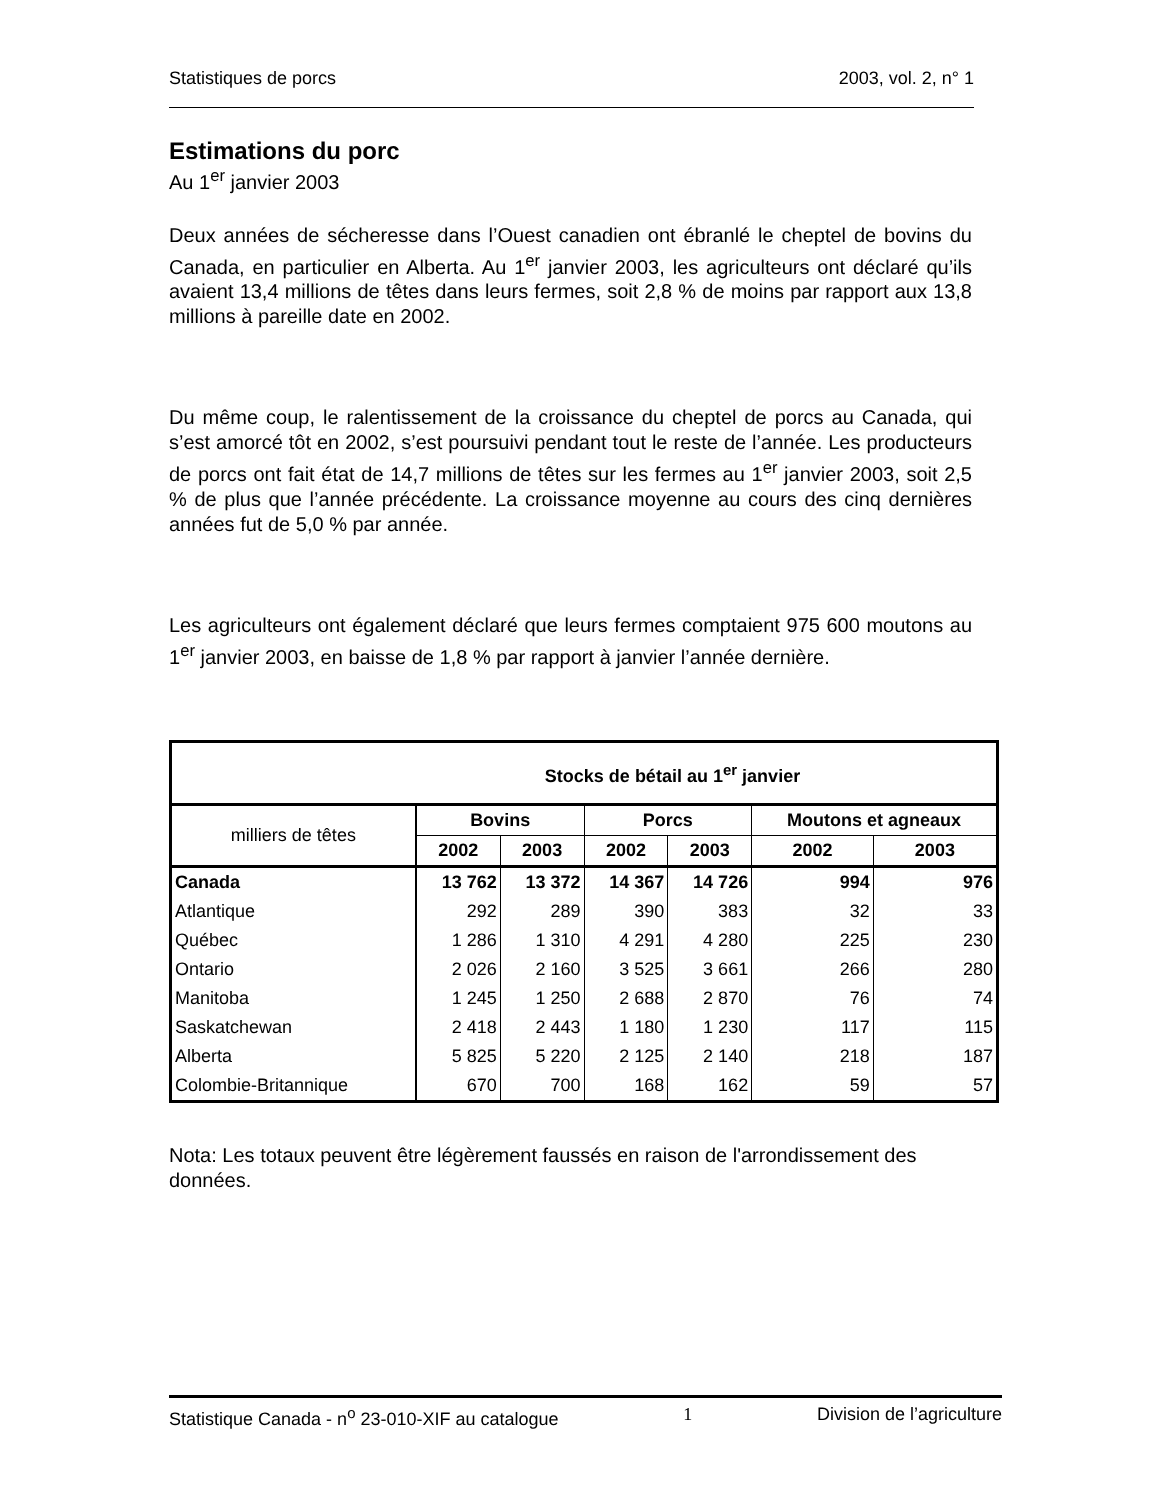Statistiques de porcs 2003, vol. 2, n° 1
Estimations du porc
Au 1<sup>er</sup> janvier 2003
Deux années de sécheresse dans l’Ouest canadien ont ébranlé le cheptel de bovins du Canada, en particulier en Alberta. Au 1<sup>er</sup> janvier 2003, les agriculteurs ont déclaré qu’ils avaient 13,4 millions de têtes dans leurs fermes, soit 2,8 % de moins par rapport aux 13,8 millions à pareille date en 2002.
Du même coup, le ralentissement de la croissance du cheptel de porcs au Canada, qui s’est amorcé tôt en 2002, s’est poursuivi pendant tout le reste de l’année. Les producteurs de porcs ont fait état de 14,7 millions de têtes sur les fermes au 1<sup>er</sup> janvier 2003, soit 2,5 % de plus que l’année précédente. La croissance moyenne au cours des cinq dernières années fut de 5,0 % par année.
Les agriculteurs ont également déclaré que leurs fermes comptaient 975 600 moutons au 1<sup>er</sup> janvier 2003, en baisse de 1,8 % par rapport à janvier l’année dernière.
| Stocks de bétail au 1<sup>er</sup> janvier | | | | | | |
| --- | --- | --- | --- | --- | --- | --- |
| milliers de têtes | Bovins | | Porcs | | Moutons et agneaux | |
| | 2002 | 2003 | 2002 | 2003 | 2002 | 2003 |
| Canada | 13 762 | 13 372 | 14 367 | 14 726 | 994 | 976 |
| Atlantique | 292 | 289 | 390 | 383 | 32 | 33 |
| Québec | 1 286 | 1 310 | 4 291 | 4 280 | 225 | 230 |
| Ontario | 2 026 | 2 160 | 3 525 | 3 661 | 266 | 280 |
| Manitoba | 1 245 | 1 250 | 2 688 | 2 870 | 76 | 74 |
| Saskatchewan | 2 418 | 2 443 | 1 180 | 1 230 | 117 | 115 |
| Alberta | 5 825 | 5 220 | 2 125 | 2 140 | 218 | 187 |
| Colombie-Britannique | 670 | 700 | 168 | 162 | 59 | 57 |
Nota: Les totaux peuvent être légèrement faussés en raison de l'arrondissement des données.
Statistique Canada - n<sup>o</sup> 23-010-XIF au catalogue 1 Division de l’agriculture